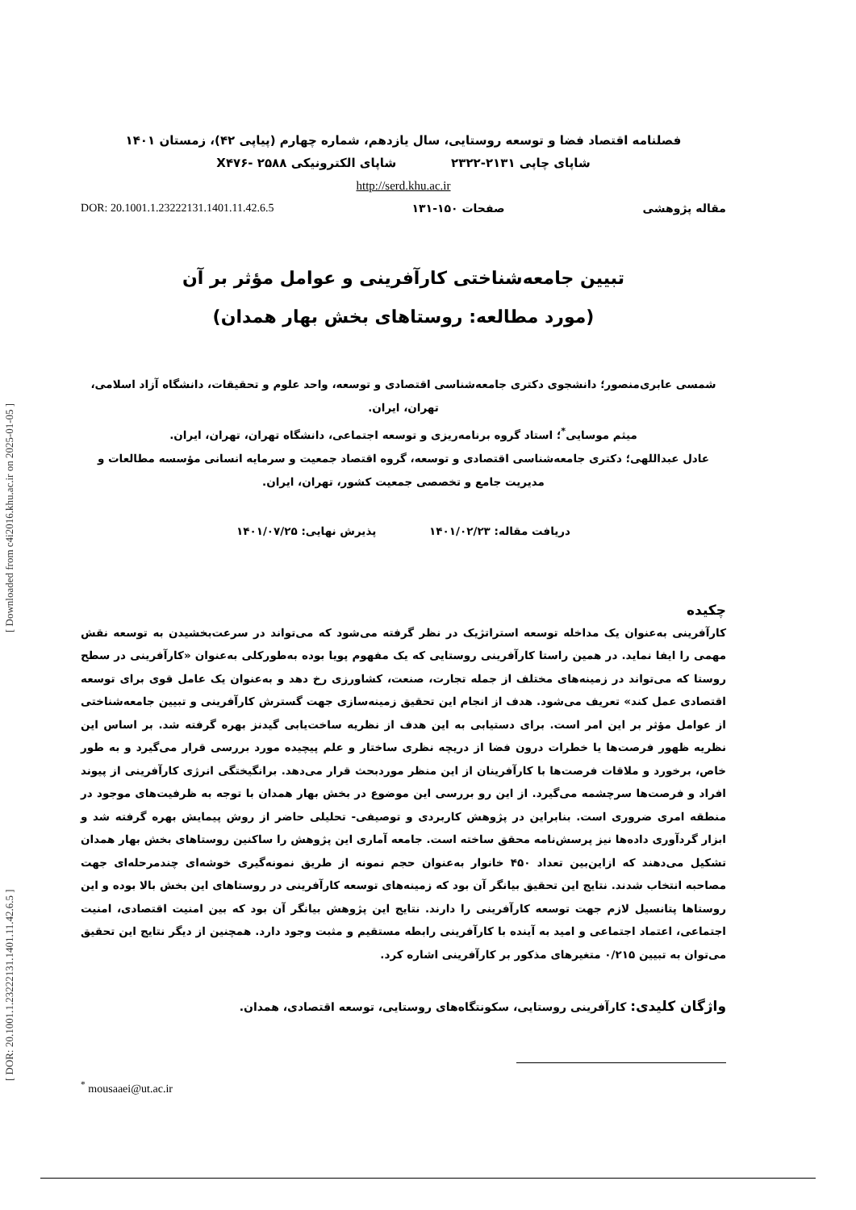[ DOR: 20.1001.1.23222131.1401.11.42.6.5 ] [ Downloaded from c4i2016.khu.ac.ir on 2025-01-05 ]
فصلنامه اقتصاد فضا و توسعه روستایی، سال یازدهم، شماره چهارم (پیاپی ۴۲)، زمستان ۱۴۰۱
شاپای چاپی ۲۱۳۱-۲۳۲۲ شاپای الکترونیکی X۴۷۶- ۲۵۸۸
http://serd.khu.ac.ir
مقاله پژوهشی صفحات ۱۵۰-۱۳۱ DOR: 20.1001.1.23222131.1401.11.42.6.5
تبیین جامعه‌شناختی کارآفرینی و عوامل مؤثر بر آن
(مورد مطالعه: روستاهای بخش بهار همدان)
شمسی عابری‌منصور؛ دانشجوی دکتری جامعه‌شناسی اقتصادی و توسعه، واحد علوم و تحقیقات، دانشگاه آزاد اسلامی، تهران، ایران.
میثم موسایی<sup>*</sup>؛ استاد گروه برنامه‌ریزی و توسعه اجتماعی، دانشگاه تهران، تهران، ایران.
عادل عبداللهی؛ دکتری جامعه‌شناسی اقتصادی و توسعه، گروه اقتصاد جمعیت و سرمایه انسانی مؤسسه مطالعات و مدیریت جامع و تخصصی جمعیت کشور، تهران، ایران.
دریافت مقاله: ۱۴۰۱/۰۲/۲۳ پذیرش نهایی: ۱۴۰۱/۰۷/۲۵
چکیده
کارآفرینی به‌عنوان یک مداخله توسعه استراتژیک در نظر گرفته می‌شود که می‌تواند در سرعت‌بخشیدن به توسعه نقش مهمی را ایفا نماید. در همین راستا کارآفرینی روستایی که یک مفهوم پویا بوده به‌طورکلی به‌عنوان «کارآفرینی در سطح روستا که می‌تواند در زمینه‌های مختلف از جمله تجارت، صنعت، کشاورزی رخ دهد و به‌عنوان یک عامل قوی برای توسعه اقتصادی عمل کند» تعریف می‌شود. هدف از انجام این تحقیق زمینه‌سازی جهت گسترش کارآفرینی و تبیین جامعه‌شناختی از عوامل مؤثر بر این امر است. برای دستیابی به این هدف از نظریه ساخت‌یابی گیدنز بهره گرفته شد. بر اساس این نظریه ظهور فرصت‌ها یا خطرات درون فضا از دریچه نظری ساختار و علم پیچیده مورد بررسی قرار می‌گیرد و به طور خاص، برخورد و ملاقات فرصت‌ها با کارآفرینان از این منظر موردبحث قرار می‌دهد. برانگیختگی انرژی کارآفرینی از پیوند افراد و فرصت‌ها سرچشمه می‌گیرد. از این رو بررسی این موضوع در بخش بهار همدان با توجه به ظرفیت‌های موجود در منطقه امری ضروری است. بنابراین در پژوهش کاربردی و توصیفی- تحلیلی حاضر از روش پیمایش بهره گرفته شد و ابزار گردآوری داده‌ها نیز پرسش‌نامه محقق ساخته است. جامعه آماری این پژوهش را ساکنین روستاهای بخش بهار همدان تشکیل می‌دهند که ازاین‌بین تعداد ۴۵۰ خانوار به‌عنوان حجم نمونه از طریق نمونه‌گیری خوشه‌ای چندمرحله‌ای جهت مصاحبه انتخاب شدند. نتایج این تحقیق بیانگر آن بود که زمینه‌های توسعه کارآفرینی در روستاهای این بخش بالا بوده و این روستاها پتانسیل لازم جهت توسعه کارآفرینی را دارند. نتایج این پژوهش بیانگر آن بود که بین امنیت اقتصادی، امنیت اجتماعی، اعتماد اجتماعی و امید به آینده با کارآفرینی رابطه مستقیم و مثبت وجود دارد. همچنین از دیگر نتایج این تحقیق می‌توان به تبیین ۰/۲۱۵ متغیرهای مذکور بر کارآفرینی اشاره کرد.
واژگان کلیدی: کارآفرینی روستایی، سکونتگاه‌های روستایی، توسعه اقتصادی، همدان.
<sup>*</sup> mousaaei@ut.ac.ir